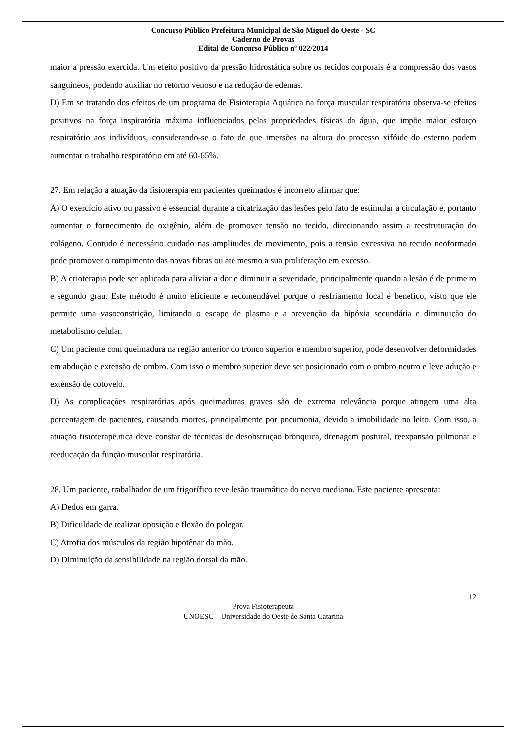Concurso Público Prefeitura Municipal de São Miguel do Oeste - SC
Caderno de Provas
Edital de Concurso Público nº 022/2014
maior a pressão exercida. Um efeito positivo da pressão hidrostática sobre os tecidos corporais é a compressão dos vasos sanguíneos, podendo auxiliar no retorno venoso e na redução de edemas.
D) Em se tratando dos efeitos de um programa de Fisioterapia Aquática na força muscular respiratória observa-se efeitos positivos na força inspiratória máxima influenciados pelas propriedades físicas da água, que impõe maior esforço respiratório aos indivíduos, considerando-se o fato de que imersões na altura do processo xifóide do esterno podem aumentar o trabalho respiratório em até 60-65%.
27. Em relação a atuação da fisioterapia em pacientes queimados é incorreto afirmar que:
A) O exercício ativo ou passivo é essencial durante a cicatrização das lesões pelo fato de estimular a circulação e, portanto aumentar o fornecimento de oxigênio, além de promover tensão no tecido, direcionando assim a reestruturação do colágeno. Contudo é necessário cuidado nas amplitudes de movimento, pois a tensão excessiva no tecido neoformado pode promover o rompimento das novas fibras ou até mesmo a sua proliferação em excesso.
B) A crioterapia pode ser aplicada para aliviar a dor e diminuir a severidade, principalmente quando a lesão é de primeiro e segundo grau. Este método é muito eficiente e recomendável porque o resfriamento local é benéfico, visto que ele permite uma vasoconstrição, limitando o escape de plasma e a prevenção da hipóxia secundária e diminuição do metabolismo celular.
C) Um paciente com queimadura na região anterior do tronco superior e membro superior, pode desenvolver deformidades em abdução e extensão de ombro. Com isso o membro superior deve ser posicionado com o ombro neutro e leve adução e extensão de cotovelo.
D) As complicações respiratórias após queimaduras graves são de extrema relevância porque atingem uma alta porcentagem de pacientes, causando mortes, principalmente por pneumonia, devido a imobilidade no leito. Com isso, a atuação fisioterapêutica deve constar de técnicas de desobstrução brônquica, drenagem postural, reexpansão pulmonar e reeducação da função muscular respiratória.
28. Um paciente, trabalhador de um frigorífico teve lesão traumática do nervo mediano. Este paciente apresenta:
A) Dedos em garra.
B) Dificuldade de realizar oposição e flexão do polegar.
C) Atrofia dos músculos da região hipotênar da mão.
D) Diminuição da sensibilidade na região dorsal da mão.
12
Prova Fisioterapeuta
UNOESC – Universidade do Oeste de Santa Catarina